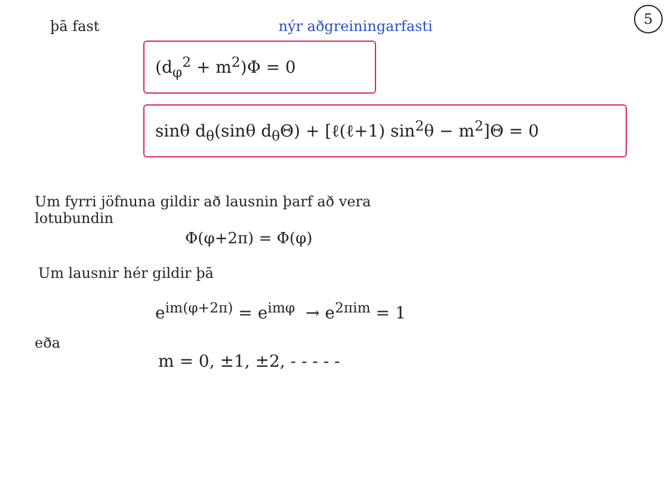5
þā fast nýr aðgreiningarfasti
(d<sub>φ</sub><sup>2</sup> + m<sup>2</sup>)Φ = 0
sinθ d<sub>θ</sub>(sinθ d<sub>θ</sub>Θ) + [ℓ(ℓ+1) sin<sup>2</sup>θ − m<sup>2</sup>]Θ = 0
Um fyrri jöfnuna gildir að lausnin þarf að vera
lotubundin
Φ(φ+2π) = Φ(φ)
Um lausnir hér gildir þā
e<sup>im(φ+2π)</sup> = e<sup>imφ</sup> → e<sup>2πim</sup> = 1
eða
m = 0, ±1, ±2, - - - - -